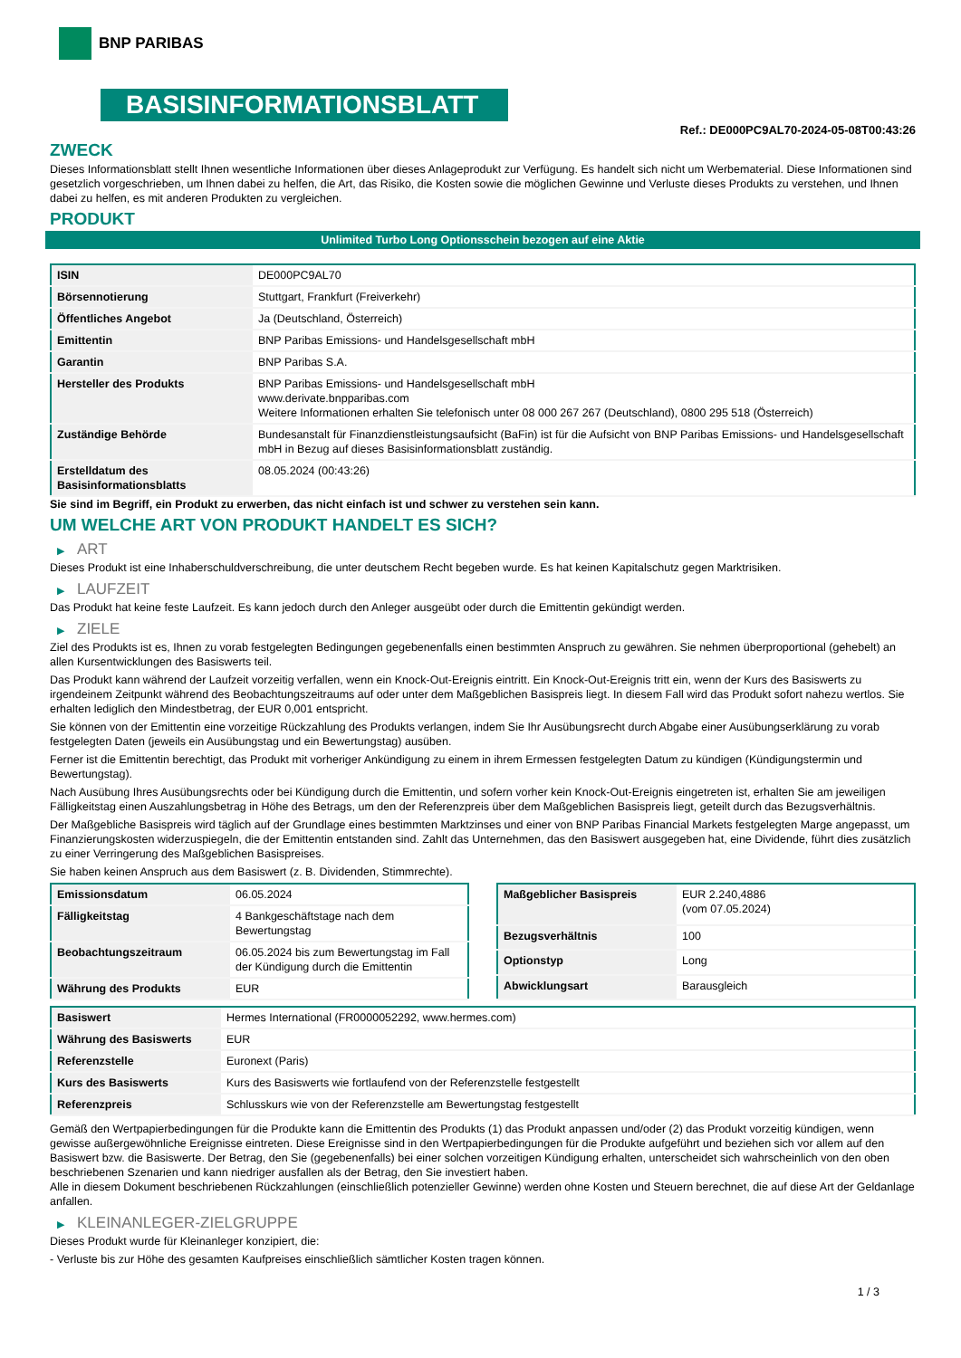BNP PARIBAS
BASISINFORMATIONSBLATT
Ref.: DE000PC9AL70-2024-05-08T00:43:26
ZWECK
Dieses Informationsblatt stellt Ihnen wesentliche Informationen über dieses Anlageprodukt zur Verfügung. Es handelt sich nicht um Werbematerial. Diese Informationen sind gesetzlich vorgeschrieben, um Ihnen dabei zu helfen, die Art, das Risiko, die Kosten sowie die möglichen Gewinne und Verluste dieses Produkts zu verstehen, und Ihnen dabei zu helfen, es mit anderen Produkten zu vergleichen.
PRODUKT
Unlimited Turbo Long Optionsschein bezogen auf eine Aktie
| ISIN | DE000PC9AL70 |
| Börsennotierung | Stuttgart, Frankfurt (Freiverkehr) |
| Öffentliches Angebot | Ja (Deutschland, Österreich) |
| Emittentin | BNP Paribas Emissions- und Handelsgesellschaft mbH |
| Garantin | BNP Paribas S.A. |
| Hersteller des Produkts | BNP Paribas Emissions- und Handelsgesellschaft mbH www.derivate.bnpparibas.com Weitere Informationen erhalten Sie telefonisch unter 08 000 267 267 (Deutschland), 0800 295 518 (Österreich) |
| Zuständige Behörde | Bundesanstalt für Finanzdienstleistungsaufsicht (BaFin) ist für die Aufsicht von BNP Paribas Emissions- und Handelsgesellschaft mbH in Bezug auf dieses Basisinformationsblatt zuständig. |
| Erstelldatum des Basisinformationsblatts | 08.05.2024 (00:43:26) |
Sie sind im Begriff, ein Produkt zu erwerben, das nicht einfach ist und schwer zu verstehen sein kann.
UM WELCHE ART VON PRODUKT HANDELT ES SICH?
▶ ART
Dieses Produkt ist eine Inhaberschuldverschreibung, die unter deutschem Recht begeben wurde. Es hat keinen Kapitalschutz gegen Marktrisiken.
▶ LAUFZEIT
Das Produkt hat keine feste Laufzeit. Es kann jedoch durch den Anleger ausgeübt oder durch die Emittentin gekündigt werden.
▶ ZIELE
Ziel des Produkts ist es, Ihnen zu vorab festgelegten Bedingungen gegebenenfalls einen bestimmten Anspruch zu gewähren. Sie nehmen überproportional (gehebelt) an allen Kursentwicklungen des Basiswerts teil.
Das Produkt kann während der Laufzeit vorzeitig verfallen, wenn ein Knock-Out-Ereignis eintritt. Ein Knock-Out-Ereignis tritt ein, wenn der Kurs des Basiswerts zu irgendeinem Zeitpunkt während des Beobachtungszeitraums auf oder unter dem Maßgeblichen Basispreis liegt. In diesem Fall wird das Produkt sofort nahezu wertlos. Sie erhalten lediglich den Mindestbetrag, der EUR 0,001 entspricht.
Sie können von der Emittentin eine vorzeitige Rückzahlung des Produkts verlangen, indem Sie Ihr Ausübungsrecht durch Abgabe einer Ausübungserklärung zu vorab festgelegten Daten (jeweils ein Ausübungstag und ein Bewertungstag) ausüben.
Ferner ist die Emittentin berechtigt, das Produkt mit vorheriger Ankündigung zu einem in ihrem Ermessen festgelegten Datum zu kündigen (Kündigungstermin und Bewertungstag).
Nach Ausübung Ihres Ausübungsrechts oder bei Kündigung durch die Emittentin, und sofern vorher kein Knock-Out-Ereignis eingetreten ist, erhalten Sie am jeweiligen Fälligkeitstag einen Auszahlungsbetrag in Höhe des Betrags, um den der Referenzpreis über dem Maßgeblichen Basispreis liegt, geteilt durch das Bezugsverhältnis.
Der Maßgebliche Basispreis wird täglich auf der Grundlage eines bestimmten Marktzinses und einer von BNP Paribas Financial Markets festgelegten Marge angepasst, um Finanzierungskosten widerzuspiegeln, die der Emittentin entstanden sind. Zahlt das Unternehmen, das den Basiswert ausgegeben hat, eine Dividende, führt dies zusätzlich zu einer Verringerung des Maßgeblichen Basispreises.
Sie haben keinen Anspruch aus dem Basiswert (z. B. Dividenden, Stimmrechte).
| Emissionsdatum | 06.05.2024 |
| Fälligkeitstag | 4 Bankgeschäftstage nach dem Bewertungstag |
| Beobachtungszeitraum | 06.05.2024 bis zum Bewertungstag im Fall der Kündigung durch die Emittentin |
| Währung des Produkts | EUR |
| Maßgeblicher Basispreis | EUR 2.240,4886 (vom 07.05.2024) |
| Bezugsverhältnis | 100 |
| Optionstyp | Long |
| Abwicklungsart | Barausgleich |
| Basiswert | Hermes International (FR0000052292, www.hermes.com) |
| Währung des Basiswerts | EUR |
| Referenzstelle | Euronext (Paris) |
| Kurs des Basiswerts | Kurs des Basiswerts wie fortlaufend von der Referenzstelle festgestellt |
| Referenzpreis | Schlusskurs wie von der Referenzstelle am Bewertungstag festgestellt |
Gemäß den Wertpapierbedingungen für die Produkte kann die Emittentin des Produkts (1) das Produkt anpassen und/oder (2) das Produkt vorzeitig kündigen, wenn gewisse außergewöhnliche Ereignisse eintreten. Diese Ereignisse sind in den Wertpapierbedingungen für die Produkte aufgeführt und beziehen sich vor allem auf den Basiswert bzw. die Basiswerte. Der Betrag, den Sie (gegebenenfalls) bei einer solchen vorzeitigen Kündigung erhalten, unterscheidet sich wahrscheinlich von den oben beschriebenen Szenarien und kann niedriger ausfallen als der Betrag, den Sie investiert haben.
Alle in diesem Dokument beschriebenen Rückzahlungen (einschließlich potenzieller Gewinne) werden ohne Kosten und Steuern berechnet, die auf diese Art der Geldanlage anfallen.
▶ KLEINANLEGER-ZIELGRUPPE
Dieses Produkt wurde für Kleinanleger konzipiert, die:
- Verluste bis zur Höhe des gesamten Kaufpreises einschließlich sämtlicher Kosten tragen können.
1 / 3